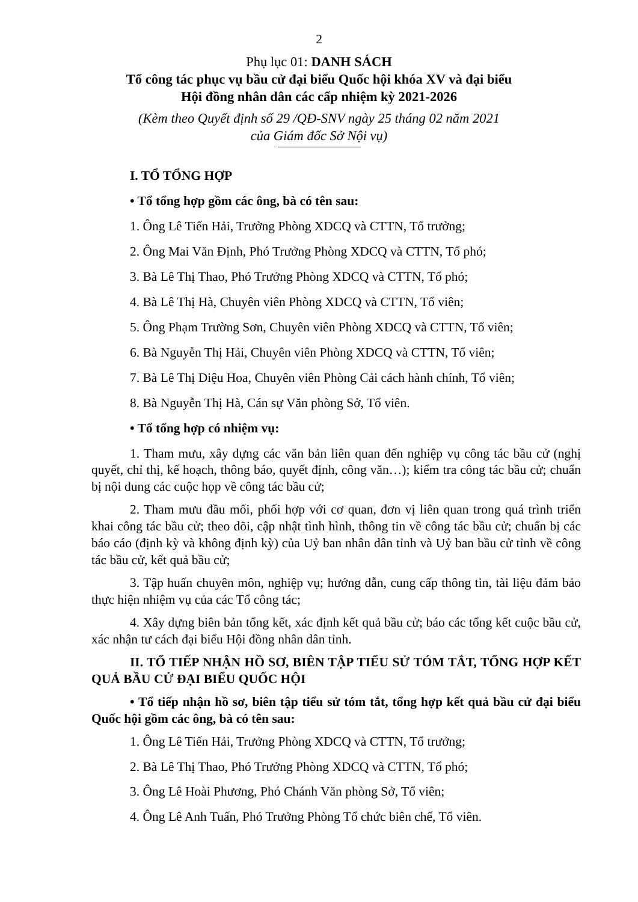2
Phụ lục 01: DANH SÁCH
Tổ công tác phục vụ bầu cử đại biểu Quốc hội khóa XV và đại biểu
Hội đồng nhân dân các cấp nhiệm kỳ 2021-2026
(Kèm theo Quyết định số 29 /QĐ-SNV ngày 25 tháng 02 năm 2021
của Giám đốc Sở Nội vụ)
I. TỔ TỔNG HỢP
• Tổ tổng hợp gồm các ông, bà có tên sau:
1. Ông Lê Tiến Hải, Trưởng Phòng XDCQ và CTTN, Tổ trưởng;
2. Ông Mai Văn Định, Phó Trưởng Phòng XDCQ và CTTN, Tổ phó;
3. Bà Lê Thị Thao, Phó Trưởng Phòng XDCQ và CTTN, Tổ phó;
4. Bà Lê Thị Hà, Chuyên viên Phòng XDCQ và CTTN, Tổ viên;
5. Ông Phạm Trường Sơn, Chuyên viên Phòng XDCQ và CTTN, Tổ viên;
6. Bà Nguyễn Thị Hải, Chuyên viên Phòng XDCQ và CTTN, Tổ viên;
7. Bà Lê Thị Diệu Hoa, Chuyên viên Phòng Cải cách hành chính, Tổ viên;
8. Bà Nguyễn Thị Hà, Cán sự Văn phòng Sở, Tổ viên.
• Tổ tổng hợp có nhiệm vụ:
1. Tham mưu, xây dựng các văn bản liên quan đến nghiệp vụ công tác bầu cử (nghị quyết, chỉ thị, kế hoạch, thông báo, quyết định, công văn…); kiểm tra công tác bầu cử; chuẩn bị nội dung các cuộc họp về công tác bầu cử;
2. Tham mưu đầu mối, phối hợp với cơ quan, đơn vị liên quan trong quá trình triển khai công tác bầu cử; theo dõi, cập nhật tình hình, thông tin về công tác bầu cử; chuẩn bị các báo cáo (định kỳ và không định kỳ) của Uỷ ban nhân dân tỉnh và Uỷ ban bầu cử tỉnh về công tác bầu cử, kết quả bầu cử;
3. Tập huấn chuyên môn, nghiệp vụ; hướng dẫn, cung cấp thông tin, tài liệu đảm bảo thực hiện nhiệm vụ của các Tổ công tác;
4. Xây dựng biên bản tổng kết, xác định kết quả bầu cử; báo các tổng kết cuộc bầu cử, xác nhận tư cách đại biểu Hội đồng nhân dân tỉnh.
II. TỔ TIẾP NHẬN HỒ SƠ, BIÊN TẬP TIỂU SỬ TÓM TẮT, TỔNG HỢP KẾT QUẢ BẦU CỬ ĐẠI BIỂU QUỐC HỘI
• Tổ tiếp nhận hồ sơ, biên tập tiểu sử tóm tắt, tổng hợp kết quả bầu cử đại biểu Quốc hội gồm các ông, bà có tên sau:
1. Ông Lê Tiến Hải, Trưởng Phòng XDCQ và CTTN, Tổ trưởng;
2. Bà Lê Thị Thao, Phó Trưởng Phòng XDCQ và CTTN, Tổ phó;
3. Ông Lê Hoài Phương, Phó Chánh Văn phòng Sở, Tổ viên;
4. Ông Lê Anh Tuấn, Phó Trưởng Phòng Tổ chức biên chế, Tổ viên.